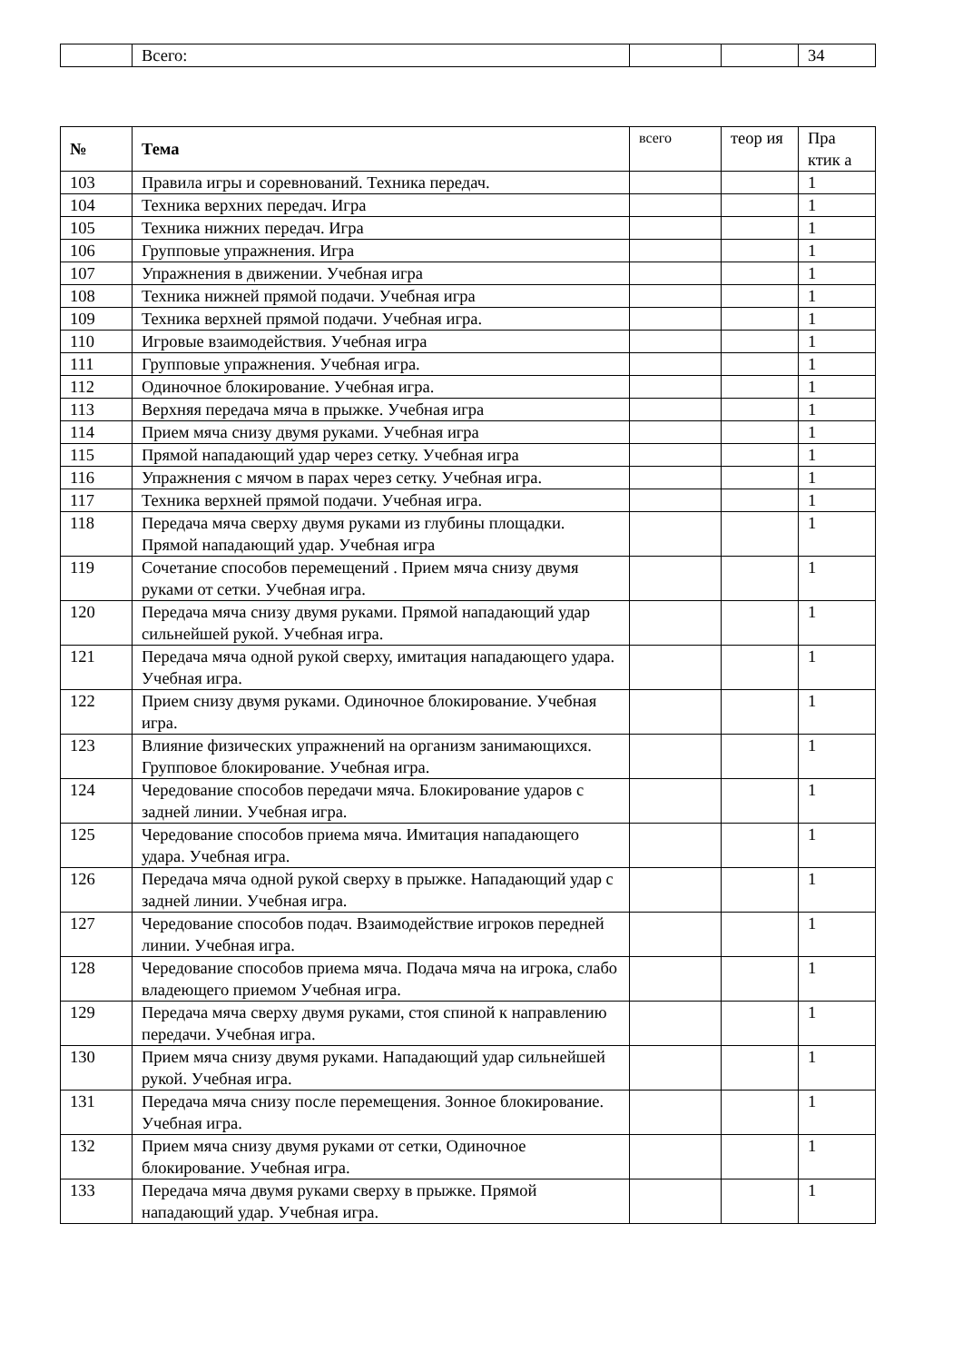| | Всего: | | | 34 |
| № | Тема | всего | теор ия | Пра ктик а |
| --- | --- | --- | --- | --- |
| 103 | Правила игры и соревнований. Техника передач. | | | 1 |
| 104 | Техника верхних передач. Игра | | | 1 |
| 105 | Техника нижних передач. Игра | | | 1 |
| 106 | Групповые упражнения. Игра | | | 1 |
| 107 | Упражнения в движении. Учебная игра | | | 1 |
| 108 | Техника нижней прямой подачи. Учебная игра | | | 1 |
| 109 | Техника верхней прямой подачи. Учебная игра. | | | 1 |
| 110 | Игровые взаимодействия. Учебная игра | | | 1 |
| 111 | Групповые упражнения. Учебная игра. | | | 1 |
| 112 | Одиночное блокирование. Учебная игра. | | | 1 |
| 113 | Верхняя передача мяча в прыжке. Учебная игра | | | 1 |
| 114 | Прием мяча снизу двумя руками. Учебная игра | | | 1 |
| 115 | Прямой нападающий удар через сетку. Учебная игра | | | 1 |
| 116 | Упражнения с мячом в парах через сетку. Учебная игра. | | | 1 |
| 117 | Техника верхней прямой подачи. Учебная игра. | | | 1 |
| 118 | Передача мяча сверху двумя руками из глубины площадки. Прямой нападающий удар. Учебная игра | | | 1 |
| 119 | Сочетание способов перемещений . Прием мяча снизу двумя руками от сетки. Учебная игра. | | | 1 |
| 120 | Передача мяча снизу двумя руками. Прямой нападающий удар сильнейшей рукой. Учебная игра. | | | 1 |
| 121 | Передача мяча одной рукой сверху, имитация нападающего удара. Учебная игра. | | | 1 |
| 122 | Прием снизу двумя руками. Одиночное блокирование. Учебная игра. | | | 1 |
| 123 | Влияние физических упражнений на организм занимающихся. Групповое блокирование. Учебная игра. | | | 1 |
| 124 | Чередование способов передачи мяча. Блокирование ударов с задней линии. Учебная игра. | | | 1 |
| 125 | Чередование способов приема мяча. Имитация нападающего удара. Учебная игра. | | | 1 |
| 126 | Передача мяча одной рукой сверху в прыжке. Нападающий удар с задней линии. Учебная игра. | | | 1 |
| 127 | Чередование способов подач. Взаимодействие игроков передней линии. Учебная игра. | | | 1 |
| 128 | Чередование способов приема мяча. Подача мяча на игрока, слабо владеющего приемом Учебная игра. | | | 1 |
| 129 | Передача мяча сверху двумя руками, стоя спиной к направлению передачи. Учебная игра. | | | 1 |
| 130 | Прием мяча снизу двумя руками. Нападающий удар сильнейшей рукой. Учебная игра. | | | 1 |
| 131 | Передача мяча снизу после перемещения. Зонное блокирование. Учебная игра. | | | 1 |
| 132 | Прием мяча снизу двумя руками от сетки, Одиночное блокирование. Учебная игра. | | | 1 |
| 133 | Передача мяча двумя руками сверху в прыжке. Прямой нападающий удар. Учебная игра. | | | 1 |